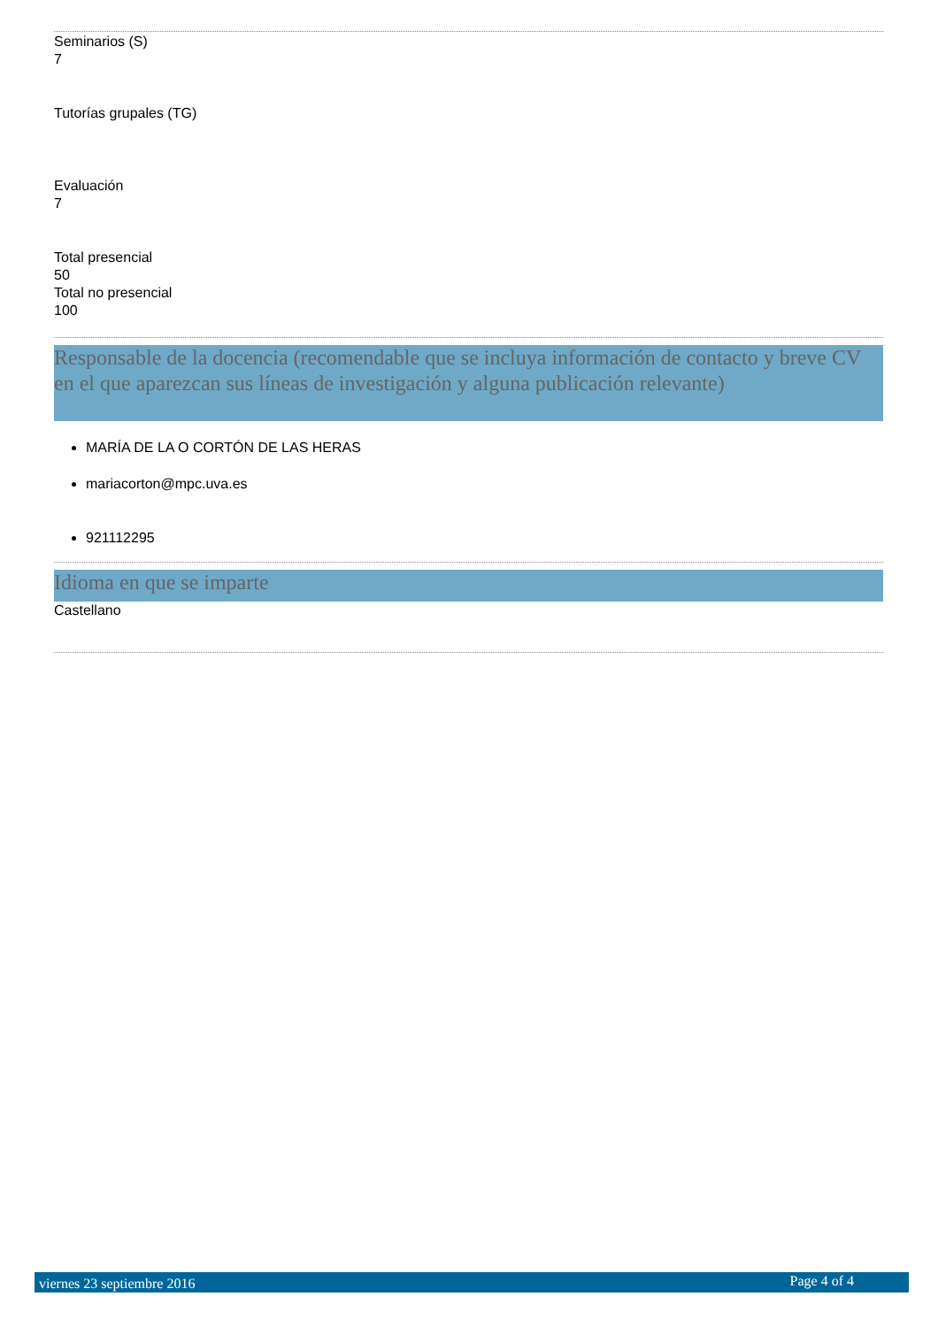Seminarios (S)
7
Tutorías grupales (TG)
Evaluación
7
Total presencial
50
Total no presencial
100
Responsable de la docencia (recomendable que se incluya información de contacto y breve CV en el que aparezcan sus líneas de investigación y alguna publicación relevante)
MARÍA DE LA O CORTÓN DE LAS HERAS
mariacorton@mpc.uva.es
921112295
Idioma en que se imparte
Castellano
viernes 23 septiembre 2016 Page 4 of 4